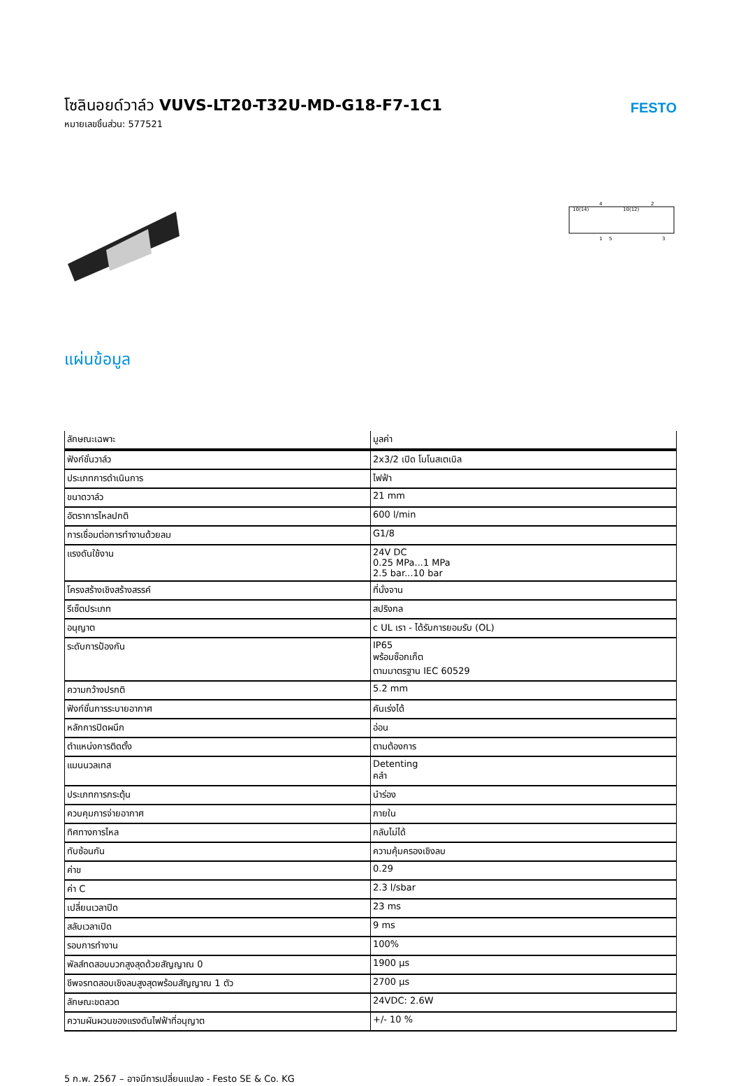โซลินอยด์วาล์ว VUVS-LT20-T32U-MD-G18-F7-1C1
หมายเลขชิ้นส่วน: 577521
FESTO
10(14)
10(12)
4
2
1
5
3
แผ่นข้อมูล
| ลักษณะเฉพาะ | มูลค่า |
| --- | --- |
| ฟังก์ชั่นวาล์ว | 2x3/2 เปิด โมโนสเตเบิล |
| ประเภทการดำเนินการ | ไฟฟ้า |
| ขนาดวาล์ว | 21 mm |
| อัตราการไหลปกติ | 600 l/min |
| การเชื่อมต่อการทำงานด้วยลม | G1/8 |
| แรงดันใช้งาน | 24V DC 0.25 MPa...1 MPa 2.5 bar...10 bar |
| โครงสร้างเชิงสร้างสรรค์ | ที่นั่งจาน |
| รีเซ็ตประเภท | สปริงกล |
| อนุญาต | c UL เรา - ได้รับการยอมรับ (OL) |
| ระดับการป้องกัน | IP65 พร้อมซ็อกเก็ต ตามมาตรฐาน IEC 60529 |
| ความกว้างปรกติ | 5.2 mm |
| ฟังก์ชั่นการระบายอากาศ | คันเร่งได้ |
| หลักการปิดผนึก | อ่อน |
| ตำแหน่งการติดตั้ง | ตามต้องการ |
| แมนนวลเทส | Detenting คลำ |
| ประเภทการกระตุ้น | นำร่อง |
| ควบคุมการจ่ายอากาศ | ภายใน |
| ทิศทางการไหล | กลับไม่ได้ |
| ทับซ้อนกัน | ความคุ้มครองเชิงลบ |
| ค่าข | 0.29 |
| ค่า C | 2.3 l/sbar |
| เปลี่ยนเวลาปิด | 23 ms |
| สลับเวลาเปิด | 9 ms |
| รอบการทำงาน | 100% |
| พัลส์ทดสอบบวกสูงสุดด้วยสัญญาณ 0 | 1900 µs |
| ชีพจรทดสอบเชิงลบสูงสุดพร้อมสัญญาณ 1 ตัว | 2700 µs |
| ลักษณะขดลวด | 24VDC: 2.6W |
| ความผันผวนของแรงดันไฟฟ้าที่อนุญาต | +/- 10 % |
5 ก.พ. 2567 – อาจมีการเปลี่ยนแปลง - Festo SE & Co. KG